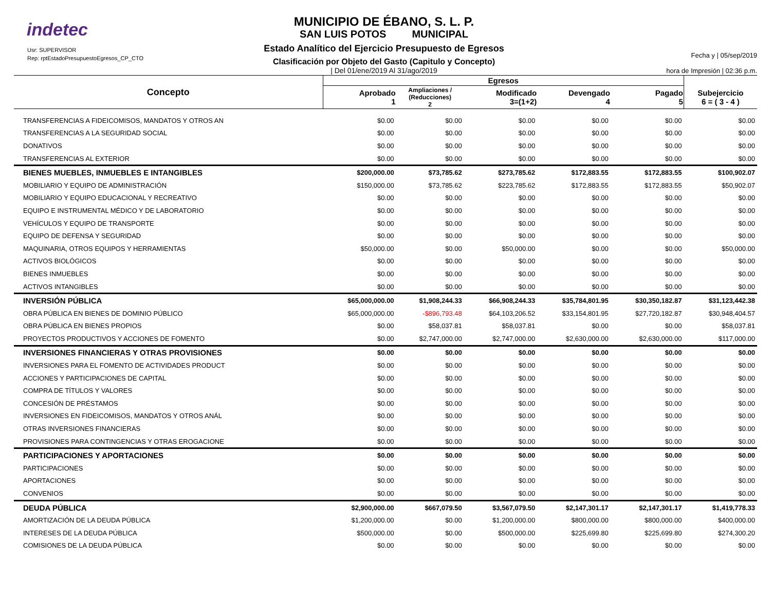indetec
Usr: SUPERVISOR
Rep: rptEstadoPresupuestoEgresos_CP_CTO
MUNICIPIO DE ÉBANO, S. L. P.
SAN LUIS POTOS MUNICIPAL
Estado Analítico del Ejercicio Presupuesto de Egresos
Clasificación por Objeto del Gasto (Capitulo y Concepto)
| Del 01/ene/2019 Al 31/ago/2019
Fecha y | 05/sep/2019
hora de Impresión | 02:36 p.m.
| Concepto | Egresos | | | | | |
| --- | --- | --- | --- | --- | --- | --- |
| | Aprobado 1 | Ampliaciones / (Reducciones) 2 | Modificado 3=(1+2) | Devengado 4 | Pagado 5 | Subejercicio 6 = ( 3 - 4 ) |
| TRANSFERENCIAS A FIDEICOMISOS, MANDATOS Y OTROS AN | $0.00 | $0.00 | $0.00 | $0.00 | $0.00 | $0.00 |
| TRANSFERENCIAS A LA SEGURIDAD SOCIAL | $0.00 | $0.00 | $0.00 | $0.00 | $0.00 | $0.00 |
| DONATIVOS | $0.00 | $0.00 | $0.00 | $0.00 | $0.00 | $0.00 |
| TRANSFERENCIAS AL EXTERIOR | $0.00 | $0.00 | $0.00 | $0.00 | $0.00 | $0.00 |
| BIENES MUEBLES, INMUEBLES E INTANGIBLES | $200,000.00 | $73,785.62 | $273,785.62 | $172,883.55 | $172,883.55 | $100,902.07 |
| MOBILIARIO Y EQUIPO DE ADMINISTRACIÓN | $150,000.00 | $73,785.62 | $223,785.62 | $172,883.55 | $172,883.55 | $50,902.07 |
| MOBILIARIO Y EQUIPO EDUCACIONAL Y RECREATIVO | $0.00 | $0.00 | $0.00 | $0.00 | $0.00 | $0.00 |
| EQUIPO E INSTRUMENTAL MÉDICO Y DE LABORATORIO | $0.00 | $0.00 | $0.00 | $0.00 | $0.00 | $0.00 |
| VEHÍCULOS Y EQUIPO DE TRANSPORTE | $0.00 | $0.00 | $0.00 | $0.00 | $0.00 | $0.00 |
| EQUIPO DE DEFENSA Y SEGURIDAD | $0.00 | $0.00 | $0.00 | $0.00 | $0.00 | $0.00 |
| MAQUINARIA, OTROS EQUIPOS Y HERRAMIENTAS | $50,000.00 | $0.00 | $50,000.00 | $0.00 | $0.00 | $50,000.00 |
| ACTIVOS BIOLÓGICOS | $0.00 | $0.00 | $0.00 | $0.00 | $0.00 | $0.00 |
| BIENES INMUEBLES | $0.00 | $0.00 | $0.00 | $0.00 | $0.00 | $0.00 |
| ACTIVOS INTANGIBLES | $0.00 | $0.00 | $0.00 | $0.00 | $0.00 | $0.00 |
| INVERSIÓN PÚBLICA | $65,000,000.00 | $1,908,244.33 | $66,908,244.33 | $35,784,801.95 | $30,350,182.87 | $31,123,442.38 |
| OBRA PÚBLICA EN BIENES DE DOMINIO PÚBLICO | $65,000,000.00 | -$896,793.48 | $64,103,206.52 | $33,154,801.95 | $27,720,182.87 | $30,948,404.57 |
| OBRA PÚBLICA EN BIENES PROPIOS | $0.00 | $58,037.81 | $58,037.81 | $0.00 | $0.00 | $58,037.81 |
| PROYECTOS PRODUCTIVOS Y ACCIONES DE FOMENTO | $0.00 | $2,747,000.00 | $2,747,000.00 | $2,630,000.00 | $2,630,000.00 | $117,000.00 |
| INVERSIONES FINANCIERAS Y OTRAS PROVISIONES | $0.00 | $0.00 | $0.00 | $0.00 | $0.00 | $0.00 |
| INVERSIONES PARA EL FOMENTO DE ACTIVIDADES PRODUCT | $0.00 | $0.00 | $0.00 | $0.00 | $0.00 | $0.00 |
| ACCIONES Y PARTICIPACIONES DE CAPITAL | $0.00 | $0.00 | $0.00 | $0.00 | $0.00 | $0.00 |
| COMPRA DE TÍTULOS Y VALORES | $0.00 | $0.00 | $0.00 | $0.00 | $0.00 | $0.00 |
| CONCESIÓN DE PRÉSTAMOS | $0.00 | $0.00 | $0.00 | $0.00 | $0.00 | $0.00 |
| INVERSIONES EN FIDEICOMISOS, MANDATOS Y OTROS ANÁL | $0.00 | $0.00 | $0.00 | $0.00 | $0.00 | $0.00 |
| OTRAS INVERSIONES FINANCIERAS | $0.00 | $0.00 | $0.00 | $0.00 | $0.00 | $0.00 |
| PROVISIONES PARA CONTINGENCIAS Y OTRAS EROGACIONE | $0.00 | $0.00 | $0.00 | $0.00 | $0.00 | $0.00 |
| PARTICIPACIONES Y APORTACIONES | $0.00 | $0.00 | $0.00 | $0.00 | $0.00 | $0.00 |
| PARTICIPACIONES | $0.00 | $0.00 | $0.00 | $0.00 | $0.00 | $0.00 |
| APORTACIONES | $0.00 | $0.00 | $0.00 | $0.00 | $0.00 | $0.00 |
| CONVENIOS | $0.00 | $0.00 | $0.00 | $0.00 | $0.00 | $0.00 |
| DEUDA PÚBLICA | $2,900,000.00 | $667,079.50 | $3,567,079.50 | $2,147,301.17 | $2,147,301.17 | $1,419,778.33 |
| AMORTIZACIÓN DE LA DEUDA PÚBLICA | $1,200,000.00 | $0.00 | $1,200,000.00 | $800,000.00 | $800,000.00 | $400,000.00 |
| INTERESES DE LA DEUDA PÚBLICA | $500,000.00 | $0.00 | $500,000.00 | $225,699.80 | $225,699.80 | $274,300.20 |
| COMISIONES DE LA DEUDA PÚBLICA | $0.00 | $0.00 | $0.00 | $0.00 | $0.00 | $0.00 |